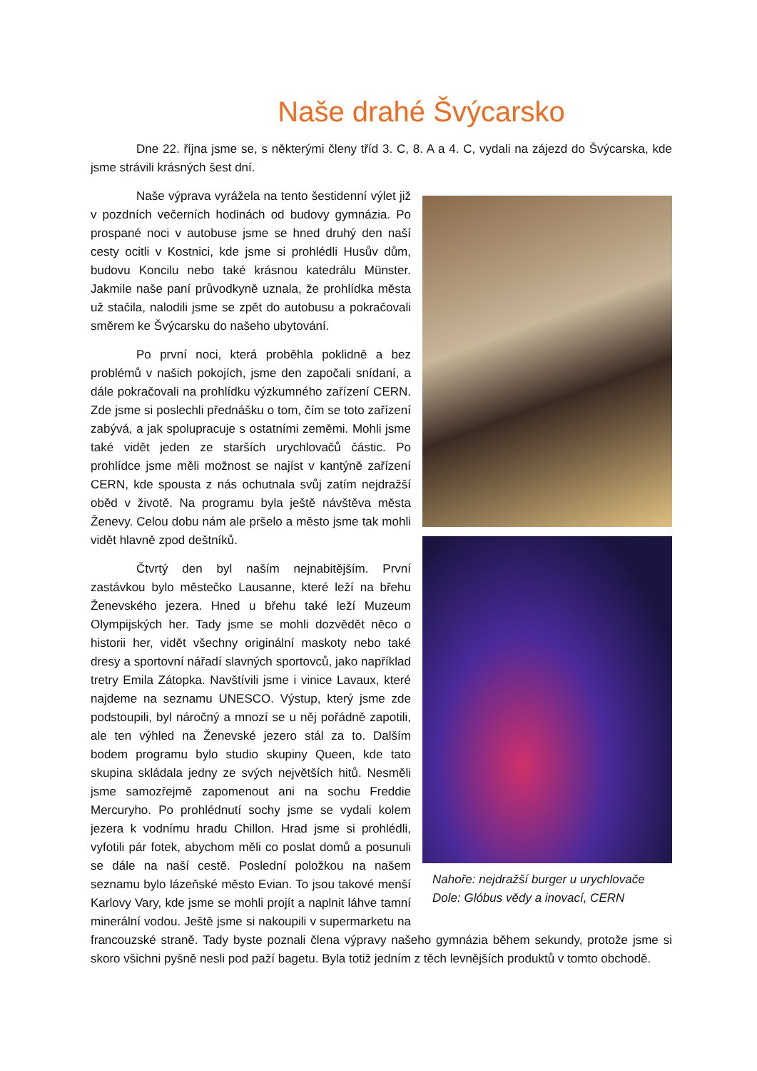Naše drahé Švýcarsko
Dne 22. října jsme se, s některými členy tříd 3. C, 8. A a 4. C, vydali na zájezd do Švýcarska, kde jsme strávili krásných šest dní.
Nahoře: nejdražší burger u urychlovače
Dole: Glóbus vědy a inovací, CERN
Naše výprava vyrážela na tento šestidenní výlet již v pozdních večerních hodinách od budovy gymnázia. Po prospané noci v autobuse jsme se hned druhý den naší cesty ocitli v Kostnici, kde jsme si prohlédli Husův dům, budovu Koncilu nebo také krásnou katedrálu Münster. Jakmile naše paní průvodkyně uznala, že prohlídka města už stačila, nalodili jsme se zpět do autobusu a pokračovali směrem ke Švýcarsku do našeho ubytování.
Po první noci, která proběhla poklidně a bez problémů v našich pokojích, jsme den započali snídaní, a dále pokračovali na prohlídku výzkumného zařízení CERN. Zde jsme si poslechli přednášku o tom, čím se toto zařízení zabývá, a jak spolupracuje s ostatními zeměmi. Mohli jsme také vidět jeden ze starších urychlovačů částic. Po prohlídce jsme měli možnost se najíst v kantýně zařízení CERN, kde spousta z nás ochutnala svůj zatím nejdražší oběd v životě. Na programu byla ještě návštěva města Ženevy. Celou dobu nám ale pršelo a město jsme tak mohli vidět hlavně zpod deštníků.
Čtvrtý den byl naším nejnabitějším. První zastávkou bylo městečko Lausanne, které leží na břehu Ženevského jezera. Hned u břehu také leží Muzeum Olympijských her. Tady jsme se mohli dozvědět něco o historii her, vidět všechny originální maskoty nebo také dresy a sportovní nářadí slavných sportovců, jako například tretry Emila Zátopka. Navštívili jsme i vinice Lavaux, které najdeme na seznamu UNESCO. Výstup, který jsme zde podstoupili, byl náročný a mnozí se u něj pořádně zapotili, ale ten výhled na Ženevské jezero stál za to. Dalším bodem programu bylo studio skupiny Queen, kde tato skupina skládala jedny ze svých největších hitů. Nesměli jsme samozřejmě zapomenout ani na sochu Freddie Mercuryho. Po prohlédnutí sochy jsme se vydali kolem jezera k vodnímu hradu Chillon. Hrad jsme si prohlédli, vyfotili pár fotek, abychom měli co poslat domů a posunuli se dále na naší cestě. Poslední položkou na našem seznamu bylo lázeňské město Evian. To jsou takové menší Karlovy Vary, kde jsme se mohli projít a naplnit láhve tamní minerální vodou. Ještě jsme si nakoupili v supermarketu na francouzské straně. Tady byste poznali člena výpravy našeho gymnázia během sekundy, protože jsme si skoro všichni pyšně nesli pod paží bagetu. Byla totiž jedním z těch levnějších produktů v tomto obchodě.